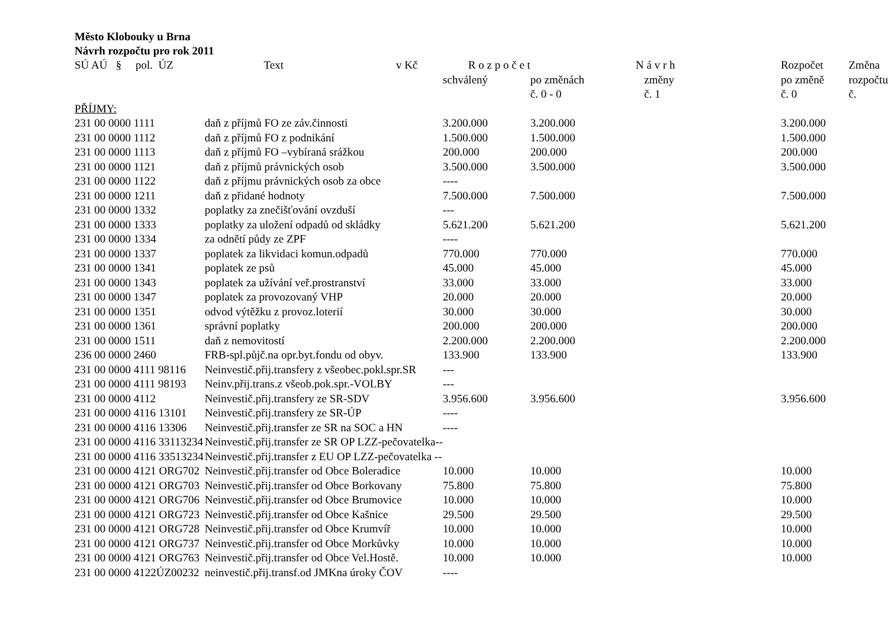Město Klobouky u Brna
Návrh rozpočtu pro rok 2011
| SÚ AÚ § pol. ÚZ | Text v Kč | R o z p o č e t schválený | po změnách č. 0 - 0 | N á v r h změny č. 1 | Rozpočet po změně č. 0 | Změna rozpočtu č. |
| --- | --- | --- | --- | --- | --- | --- |
| PŘÍJMY: | | | | | | |
| 231 00 0000 1111 | daň z příjmů FO ze záv.činnosti | 3.200.000 | 3.200.000 | | 3.200.000 | |
| 231 00 0000 1112 | daň z příjmů FO z podnikání | 1.500.000 | 1.500.000 | | 1.500.000 | |
| 231 00 0000 1113 | daň z příjmů FO –vybíraná srážkou | 200.000 | 200.000 | | 200.000 | |
| 231 00 0000 1121 | daň z příjmů právnických osob | 3.500.000 | 3.500.000 | | 3.500.000 | |
| 231 00 0000 1122 | daň z příjmu právnických osob za obce | ---- | | | | |
| 231 00 0000 1211 | daň z přidané hodnoty | 7.500.000 | 7.500.000 | | 7.500.000 | |
| 231 00 0000 1332 | poplatky za znečišťování ovzduší | --- | | | | |
| 231 00 0000 1333 | poplatky za uložení odpadů od skládky | 5.621.200 | 5.621.200 | | 5.621.200 | |
| 231 00 0000 1334 | za odnětí půdy ze ZPF | ---- | | | | |
| 231 00 0000 1337 | poplatek za likvidaci komun.odpadů | 770.000 | 770.000 | | 770.000 | |
| 231 00 0000 1341 | poplatek ze psů | 45.000 | 45.000 | | 45.000 | |
| 231 00 0000 1343 | poplatek za užívání veř.prostranství | 33.000 | 33.000 | | 33.000 | |
| 231 00 0000 1347 | poplatek za provozovaný VHP | 20.000 | 20.000 | | 20.000 | |
| 231 00 0000 1351 | odvod výtěžku z provoz.loterií | 30.000 | 30.000 | | 30.000 | |
| 231 00 0000 1361 | správní poplatky | 200.000 | 200.000 | | 200.000 | |
| 231 00 0000 1511 | daň z nemovitostí | 2.200.000 | 2.200.000 | | 2.200.000 | |
| 236 00 0000 2460 | FRB-spl.půjč.na opr.byt.fondu od obyv. | 133.900 | 133.900 | | 133.900 | |
| 231 00 0000 4111 98116 | Neinvestič.přij.transfery z všeobec.pokl.spr.SR | --- | | | | |
| 231 00 0000 4111 98193 | Neinv.přij.trans.z všeob.pok.spr.-VOLBY | --- | | | | |
| 231 00 0000 4112 | Neinvestič.přij.transfery ze SR-SDV | 3.956.600 | 3.956.600 | | 3.956.600 | |
| 231 00 0000 4116 13101 | Neinvestič.přij.transfery ze SR-ÚP | ---- | | | | |
| 231 00 0000 4116 13306 | Neinvestič.přij.transfer ze SR na SOC a HN | ---- | | | | |
| 231 00 0000 4116 33113234 | Neinvestič.přij.transfer ze SR OP LZZ-pečovatelka-- | | | | | |
| 231 00 0000 4116 33513234 | Neinvestič.přij.transfer z EU OP LZZ-pečovatelka -- | | | | | |
| 231 00 0000 4121 ORG702 | Neinvestič.přij.transfer od Obce Boleradice | 10.000 | 10.000 | | 10.000 | |
| 231 00 0000 4121 ORG703 | Neinvestič.přij.transfer od Obce Borkovany | 75.800 | 75.800 | | 75.800 | |
| 231 00 0000 4121 ORG706 | Neinvestič.přij.transfer od Obce Brumovice | 10.000 | 10.000 | | 10.000 | |
| 231 00 0000 4121 ORG723 | Neinvestič.přij.transfer od Obce Kašnice | 29.500 | 29.500 | | 29.500 | |
| 231 00 0000 4121 ORG728 | Neinvestič.přij.transfer od Obce Krumvíř | 10.000 | 10.000 | | 10.000 | |
| 231 00 0000 4121 ORG737 | Neinvestič.přij.transfer od Obce Morkůvky | 10.000 | 10.000 | | 10.000 | |
| 231 00 0000 4121 ORG763 | Neinvestič.přij.transfer od Obce Vel.Hostě. | 10.000 | 10.000 | | 10.000 | |
| 231 00 0000 4122ÚZ00232 | neinvestič.přij.transf.od JMKna úroky ČOV | ---- | | | | |